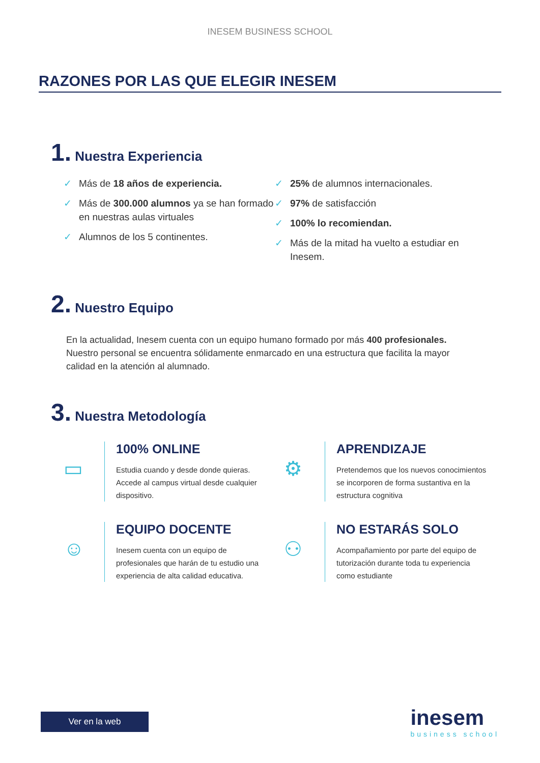INESEM BUSINESS SCHOOL
RAZONES POR LAS QUE ELEGIR INESEM
1. Nuestra Experiencia
✓ Más de 18 años de experiencia.
✓ Más de 300.000 alumnos ya se han formado en nuestras aulas virtuales
✓ Alumnos de los 5 continentes.
✓ 25% de alumnos internacionales.
✓ 97% de satisfacción
✓ 100% lo recomiendan.
✓ Más de la mitad ha vuelto a estudiar en Inesem.
2. Nuestro Equipo
En la actualidad, Inesem cuenta con un equipo humano formado por más 400 profesionales. Nuestro personal se encuentra sólidamente enmarcado en una estructura que facilita la mayor calidad en la atención al alumnado.
3. Nuestra Metodología
▭
100% ONLINE
Estudia cuando y desde donde quieras. Accede al campus virtual desde cualquier dispositivo.
⚙
APRENDIZAJE
Pretendemos que los nuevos conocimientos se incorporen de forma sustantiva en la estructura cognitiva
☺
EQUIPO DOCENTE
Inesem cuenta con un equipo de profesionales que harán de tu estudio una experiencia de alta calidad educativa.
⚇
NO ESTARÁS SOLO
Acompañamiento por parte del equipo de tutorización durante toda tu experiencia como estudiante
Ver en la web
inesem
business school